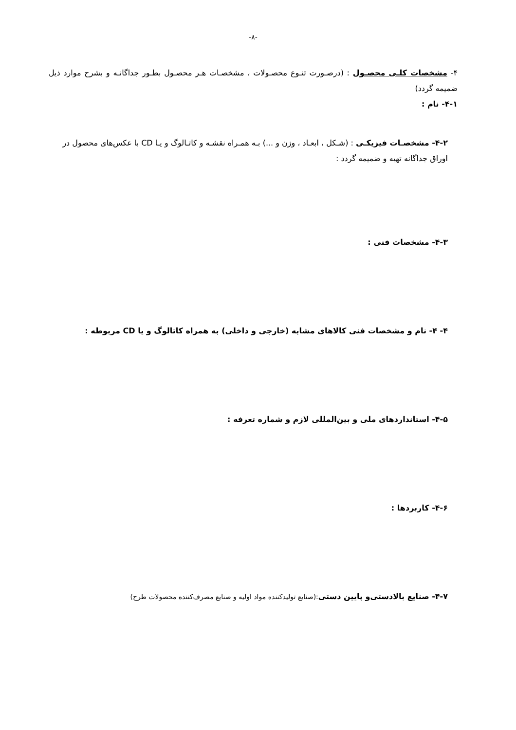-۸-
۴- مشخصات کلـی محصـول : (درصـورت تنـوع محصـولات ، مشخصـات هـر محصـول بطـور جداگانـه و بشرح موارد ذیل ضمیمه گردد)
۴-۱- نام :
۴-۲- مشخصـات فیزیکـی : (شـکل ، ابعـاد ، وزن و ...) بـه همـراه نقشـه و کاتـالوگ و یـا CD با عکس‌های محصول در اوراق جداگانه تهیه و ضمیمه گردد :
۴-۳- مشخصات فنی :
۴- ۴- نام و مشخصات فنی کالاهای مشابه (خارجی و داخلی) به همراه کاتالوگ و یا CD مربوطه :
۴-۵- استانداردهای ملی و بین‌المللی لازم و شماره تعرفه :
۴-۶- کاربردها :
۴-۷- صنایع بالادستی‌و پایین دستی:(صنایع تولیدکننده مواد اولیه و صنایع مصرف‌کننده محصولات طرح)